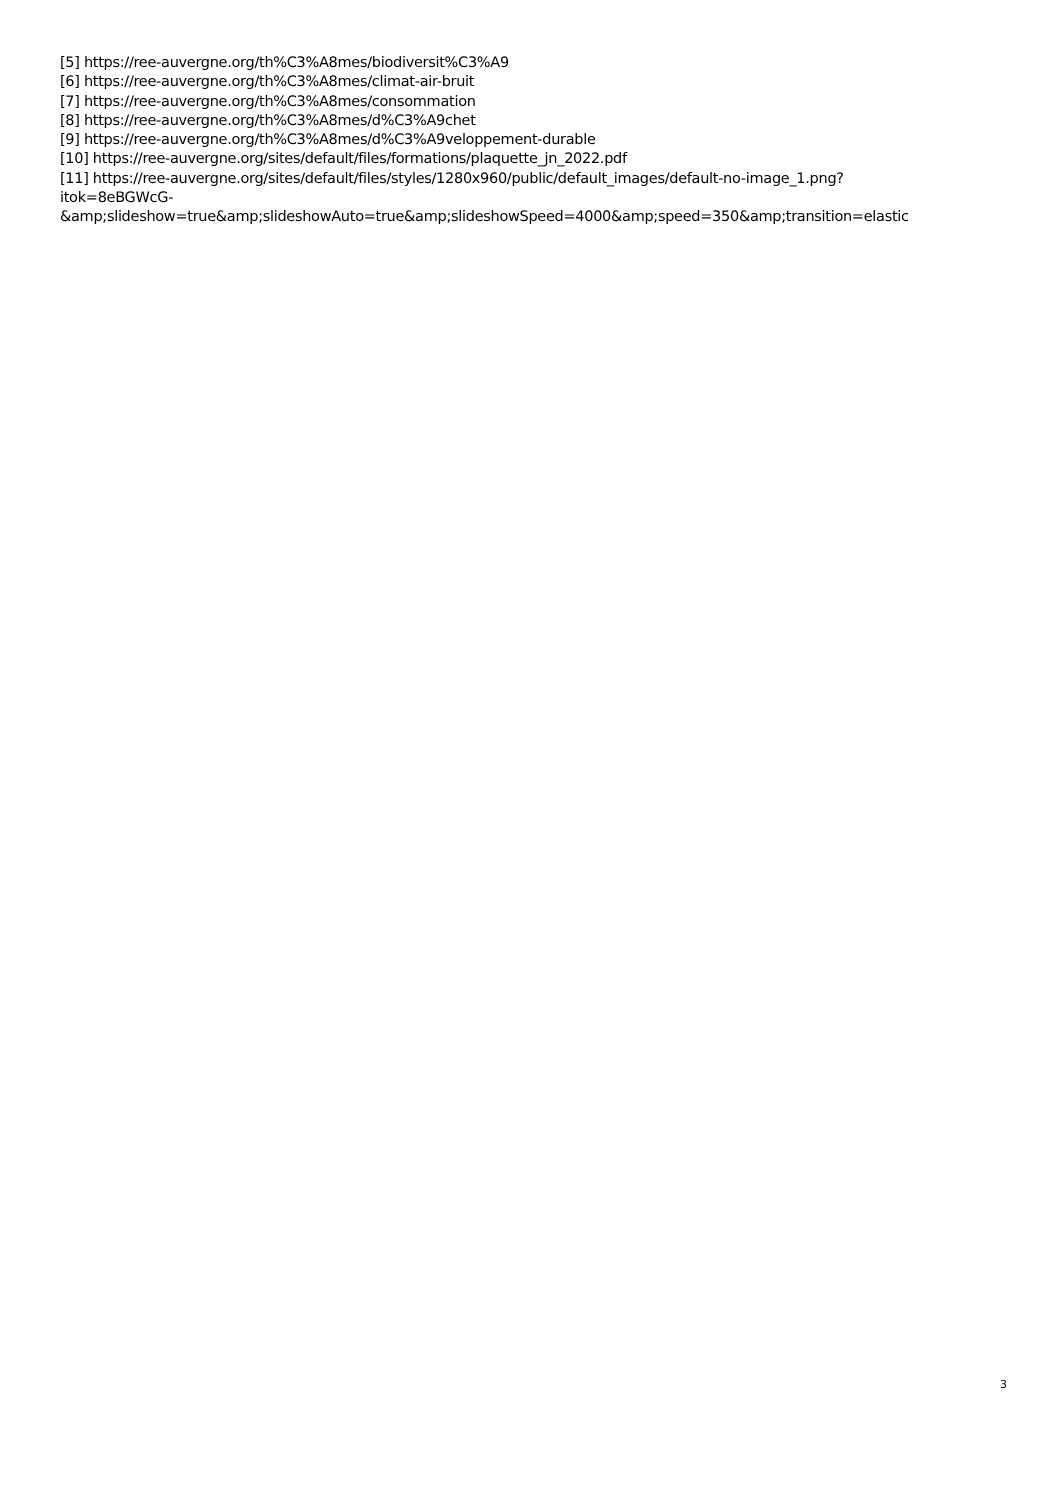[5] https://ree-auvergne.org/th%C3%A8mes/biodiversit%C3%A9
[6] https://ree-auvergne.org/th%C3%A8mes/climat-air-bruit
[7] https://ree-auvergne.org/th%C3%A8mes/consommation
[8] https://ree-auvergne.org/th%C3%A8mes/d%C3%A9chet
[9] https://ree-auvergne.org/th%C3%A8mes/d%C3%A9veloppement-durable
[10] https://ree-auvergne.org/sites/default/files/formations/plaquette_jn_2022.pdf
[11] https://ree-auvergne.org/sites/default/files/styles/1280x960/public/default_images/default-no-image_1.png?
itok=8eBGWcG-
&amp;slideshow=true&amp;slideshowAuto=true&amp;slideshowSpeed=4000&amp;speed=350&amp;transition=elastic
3